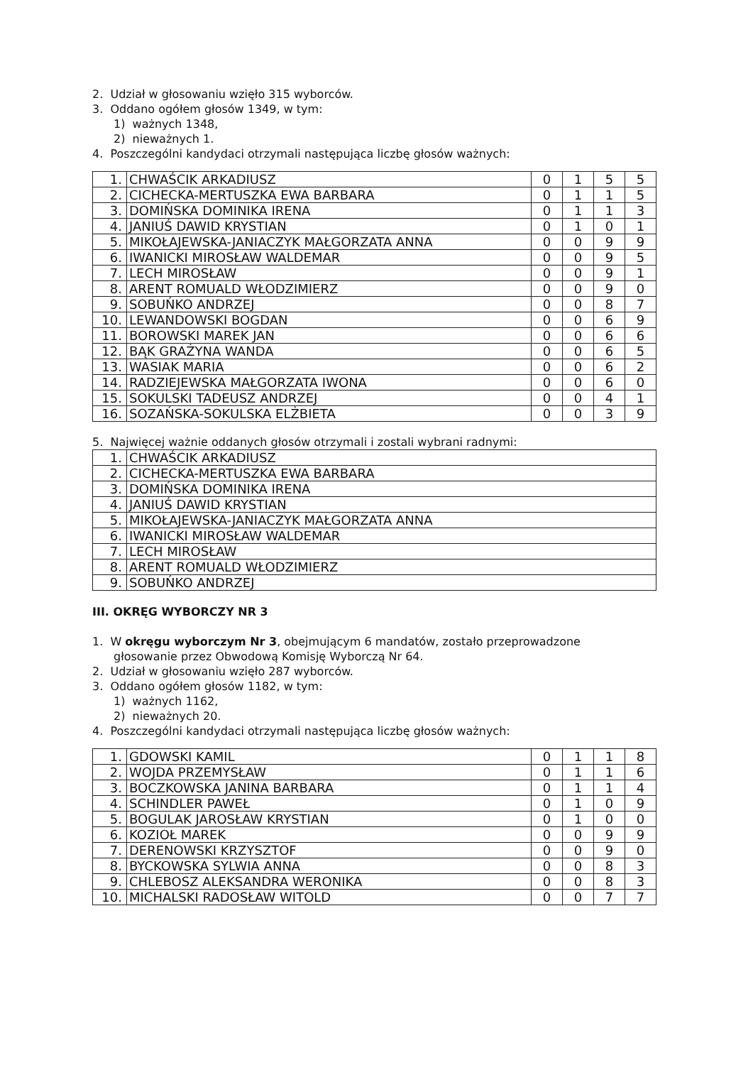2. Udział w głosowaniu wzięło 315 wyborców.
3. Oddano ogółem głosów 1349, w tym:
1) ważnych 1348,
2) nieważnych 1.
4. Poszczególni kandydaci otrzymali następująca liczbę głosów ważnych:
| 1. | CHWAŚCIK ARKADIUSZ | 0 | 1 | 5 | 5 |
| 2. | CICHECKA-MERTUSZKA EWA BARBARA | 0 | 1 | 1 | 5 |
| 3. | DOMIŃSKA DOMINIKA IRENA | 0 | 1 | 1 | 3 |
| 4. | JANIUŚ DAWID KRYSTIAN | 0 | 1 | 0 | 1 |
| 5. | MIKOŁAJEWSKA-JANIACZYK MAŁGORZATA ANNA | 0 | 0 | 9 | 9 |
| 6. | IWANICKI MIROSŁAW WALDEMAR | 0 | 0 | 9 | 5 |
| 7. | LECH MIROSŁAW | 0 | 0 | 9 | 1 |
| 8. | ARENT ROMUALD WŁODZIMIERZ | 0 | 0 | 9 | 0 |
| 9. | SOBUŃKO ANDRZEJ | 0 | 0 | 8 | 7 |
| 10. | LEWANDOWSKI BOGDAN | 0 | 0 | 6 | 9 |
| 11. | BOROWSKI MAREK JAN | 0 | 0 | 6 | 6 |
| 12. | BĄK GRAŻYNA WANDA | 0 | 0 | 6 | 5 |
| 13. | WASIAK MARIA | 0 | 0 | 6 | 2 |
| 14. | RADZIEJEWSKA MAŁGORZATA IWONA | 0 | 0 | 6 | 0 |
| 15. | SOKULSKI TADEUSZ ANDRZEJ | 0 | 0 | 4 | 1 |
| 16. | SOZAŃSKA-SOKULSKA ELŻBIETA | 0 | 0 | 3 | 9 |
5. Najwięcej ważnie oddanych głosów otrzymali i zostali wybrani radnymi:
| 1. | CHWAŚCIK ARKADIUSZ |
| 2. | CICHECKA-MERTUSZKA EWA BARBARA |
| 3. | DOMIŃSKA DOMINIKA IRENA |
| 4. | JANIUŚ DAWID KRYSTIAN |
| 5. | MIKOŁAJEWSKA-JANIACZYK MAŁGORZATA ANNA |
| 6. | IWANICKI MIROSŁAW WALDEMAR |
| 7. | LECH MIROSŁAW |
| 8. | ARENT ROMUALD WŁODZIMIERZ |
| 9. | SOBUŃKO ANDRZEJ |
III. OKRĘG WYBORCZY NR 3
1. W okręgu wyborczym Nr 3, obejmującym 6 mandatów, zostało przeprowadzone
głosowanie przez Obwodową Komisję Wyborczą Nr 64.
2. Udział w głosowaniu wzięło 287 wyborców.
3. Oddano ogółem głosów 1182, w tym:
1) ważnych 1162,
2) nieważnych 20.
4. Poszczególni kandydaci otrzymali następująca liczbę głosów ważnych:
| 1. | GDOWSKI KAMIL | 0 | 1 | 1 | 8 |
| 2. | WOJDA PRZEMYSŁAW | 0 | 1 | 1 | 6 |
| 3. | BOCZKOWSKA JANINA BARBARA | 0 | 1 | 1 | 4 |
| 4. | SCHINDLER PAWEŁ | 0 | 1 | 0 | 9 |
| 5. | BOGULAK JAROSŁAW KRYSTIAN | 0 | 1 | 0 | 0 |
| 6. | KOZIOŁ MAREK | 0 | 0 | 9 | 9 |
| 7. | DERENOWSKI KRZYSZTOF | 0 | 0 | 9 | 0 |
| 8. | BYCKOWSKA SYLWIA ANNA | 0 | 0 | 8 | 3 |
| 9. | CHLEBOSZ ALEKSANDRA WERONIKA | 0 | 0 | 8 | 3 |
| 10. | MICHALSKI RADOSŁAW WITOLD | 0 | 0 | 7 | 7 |